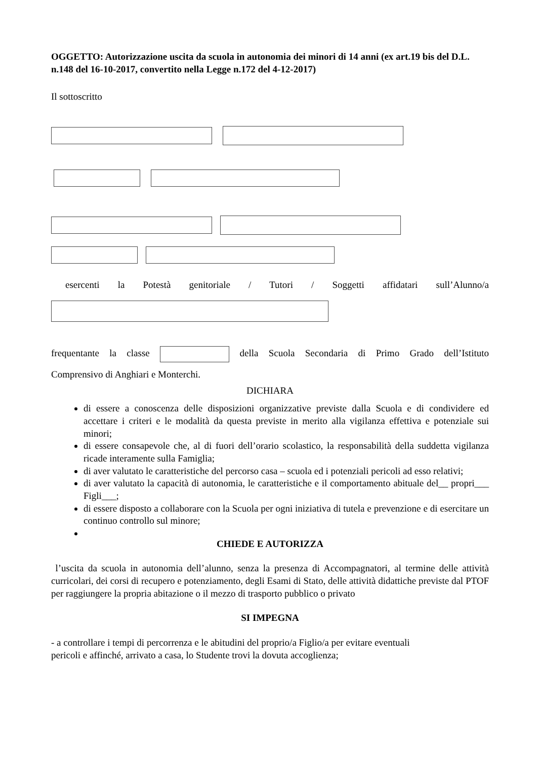OGGETTO: Autorizzazione uscita da scuola in autonomia dei minori di 14 anni (ex art.19 bis del D.L. n.148 del 16-10-2017, convertito nella Legge n.172 del 4-12-2017)
Il sottoscritto
esercenti la Potestà genitoriale / Tutori / Soggetti affidatari sull’Alunno/a
frequentante la classe della Scuola Secondaria di Primo Grado dell’Istituto
Comprensivo di Anghiari e Monterchi.
DICHIARA
di essere a conoscenza delle disposizioni organizzative previste dalla Scuola e di condividere ed accettare i criteri e le modalità da questa previste in merito alla vigilanza effettiva e potenziale sui minori;
di essere consapevole che, al di fuori dell’orario scolastico, la responsabilità della suddetta vigilanza ricade interamente sulla Famiglia;
di aver valutato le caratteristiche del percorso casa – scuola ed i potenziali pericoli ad esso relativi;
di aver valutato la capacità di autonomia, le caratteristiche e il comportamento abituale del__ propri___ Figli___;
di essere disposto a collaborare con la Scuola per ogni iniziativa di tutela e prevenzione e di esercitare un continuo controllo sul minore;
CHIEDE E AUTORIZZA
l’uscita da scuola in autonomia dell’alunno, senza la presenza di Accompagnatori, al termine delle attività curricolari, dei corsi di recupero e potenziamento, degli Esami di Stato, delle attività didattiche previste dal PTOF per raggiungere la propria abitazione o il mezzo di trasporto pubblico o privato
SI IMPEGNA
- a controllare i tempi di percorrenza e le abitudini del proprio/a Figlio/a per evitare eventuali
pericoli e affinché, arrivato a casa, lo Studente trovi la dovuta accoglienza;